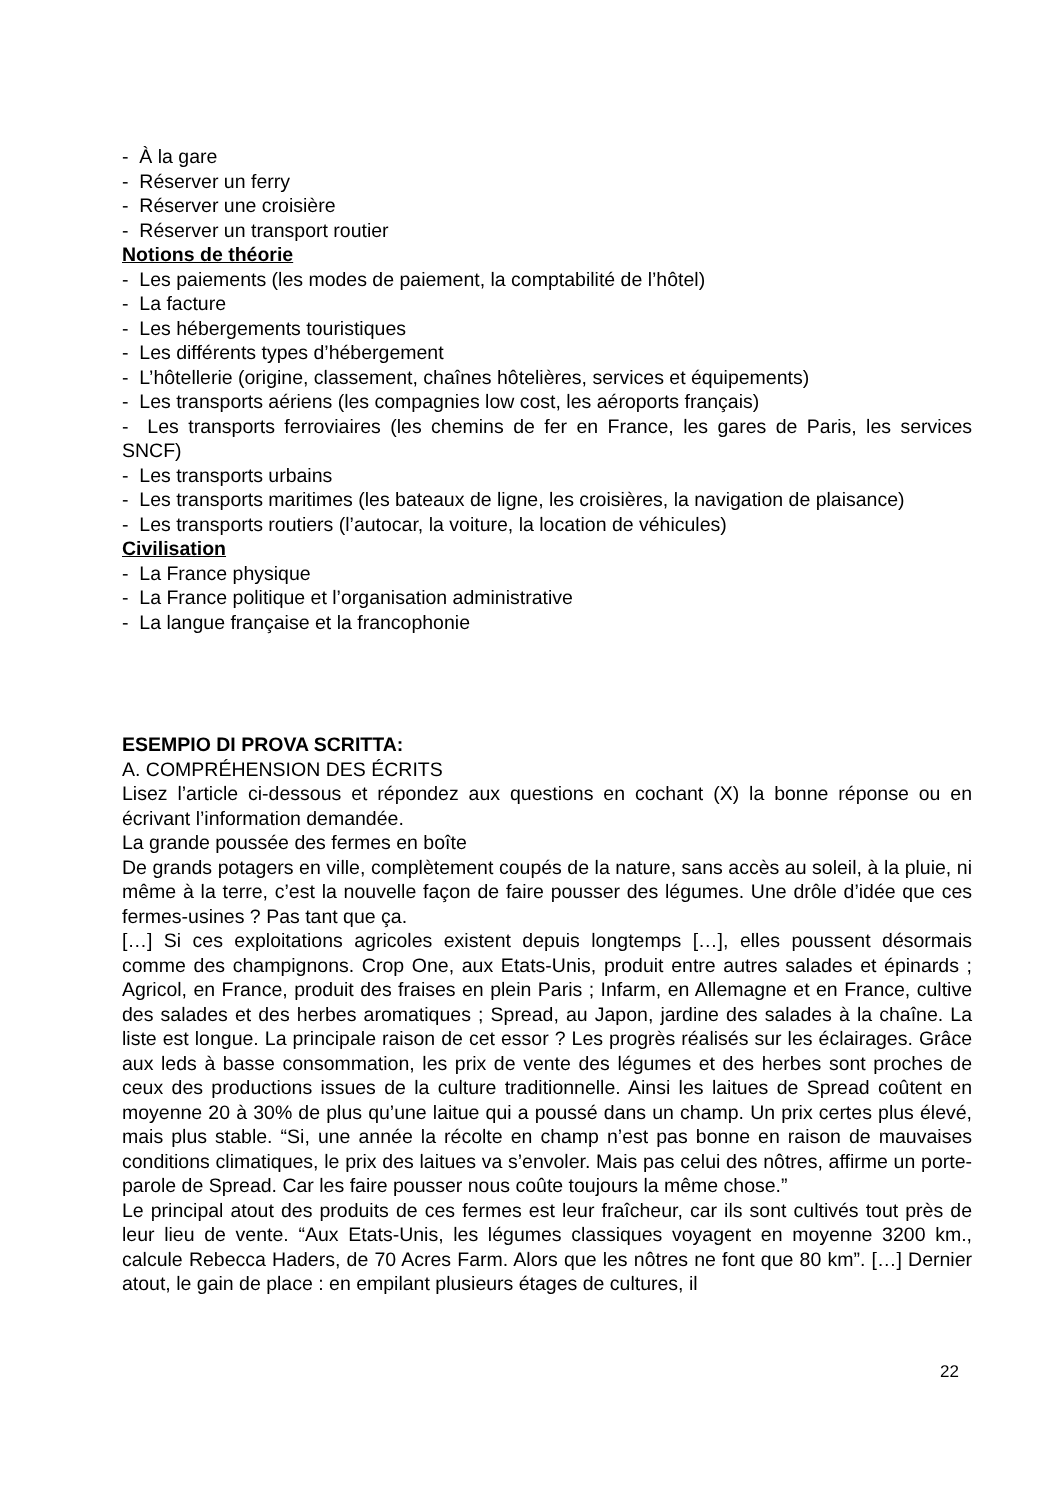- À la gare
- Réserver un ferry
- Réserver une croisière
- Réserver un transport routier
Notions de théorie
- Les paiements (les modes de paiement, la comptabilité de l’hôtel)
- La facture
- Les hébergements touristiques
- Les différents types d’hébergement
- L’hôtellerie (origine, classement, chaînes hôtelières, services et équipements)
- Les transports aériens (les compagnies low cost, les aéroports français)
- Les transports ferroviaires (les chemins de fer en France, les gares de Paris, les services SNCF)
- Les transports urbains
- Les transports maritimes (les bateaux de ligne, les croisières, la navigation de plaisance)
- Les transports routiers (l’autocar, la voiture, la location de véhicules)
Civilisation
- La France physique
- La France politique et l’organisation administrative
- La langue française et la francophonie
ESEMPIO DI PROVA SCRITTA:
A. COMPRÉHENSION DES ÉCRITS
Lisez l’article ci-dessous et répondez aux questions en cochant (X) la bonne réponse ou en écrivant l’information demandée.
La grande poussée des fermes en boîte
De grands potagers en ville, complètement coupés de la nature, sans accès au soleil, à la pluie, ni même à la terre, c’est la nouvelle façon de faire pousser des légumes. Une drôle d’idée que ces fermes-usines ? Pas tant que ça.
[…] Si ces exploitations agricoles existent depuis longtemps […], elles poussent désormais comme des champignons. Crop One, aux Etats-Unis, produit entre autres salades et épinards ; Agricol, en France, produit des fraises en plein Paris ; Infarm, en Allemagne et en France, cultive des salades et des herbes aromatiques ; Spread, au Japon, jardine des salades à la chaîne. La liste est longue. La principale raison de cet essor ? Les progrès réalisés sur les éclairages. Grâce aux leds à basse consommation, les prix de vente des légumes et des herbes sont proches de ceux des productions issues de la culture traditionnelle. Ainsi les laitues de Spread coûtent en moyenne 20 à 30% de plus qu’une laitue qui a poussé dans un champ. Un prix certes plus élevé, mais plus stable. “Si, une année la récolte en champ n’est pas bonne en raison de mauvaises conditions climatiques, le prix des laitues va s’envoler. Mais pas celui des nôtres, affirme un porte-parole de Spread. Car les faire pousser nous coûte toujours la même chose.”
Le principal atout des produits de ces fermes est leur fraîcheur, car ils sont cultivés tout près de leur lieu de vente. “Aux Etats-Unis, les légumes classiques voyagent en moyenne 3200 km., calcule Rebecca Haders, de 70 Acres Farm. Alors que les nôtres ne font que 80 km”. […] Dernier atout, le gain de place : en empilant plusieurs étages de cultures, il
22